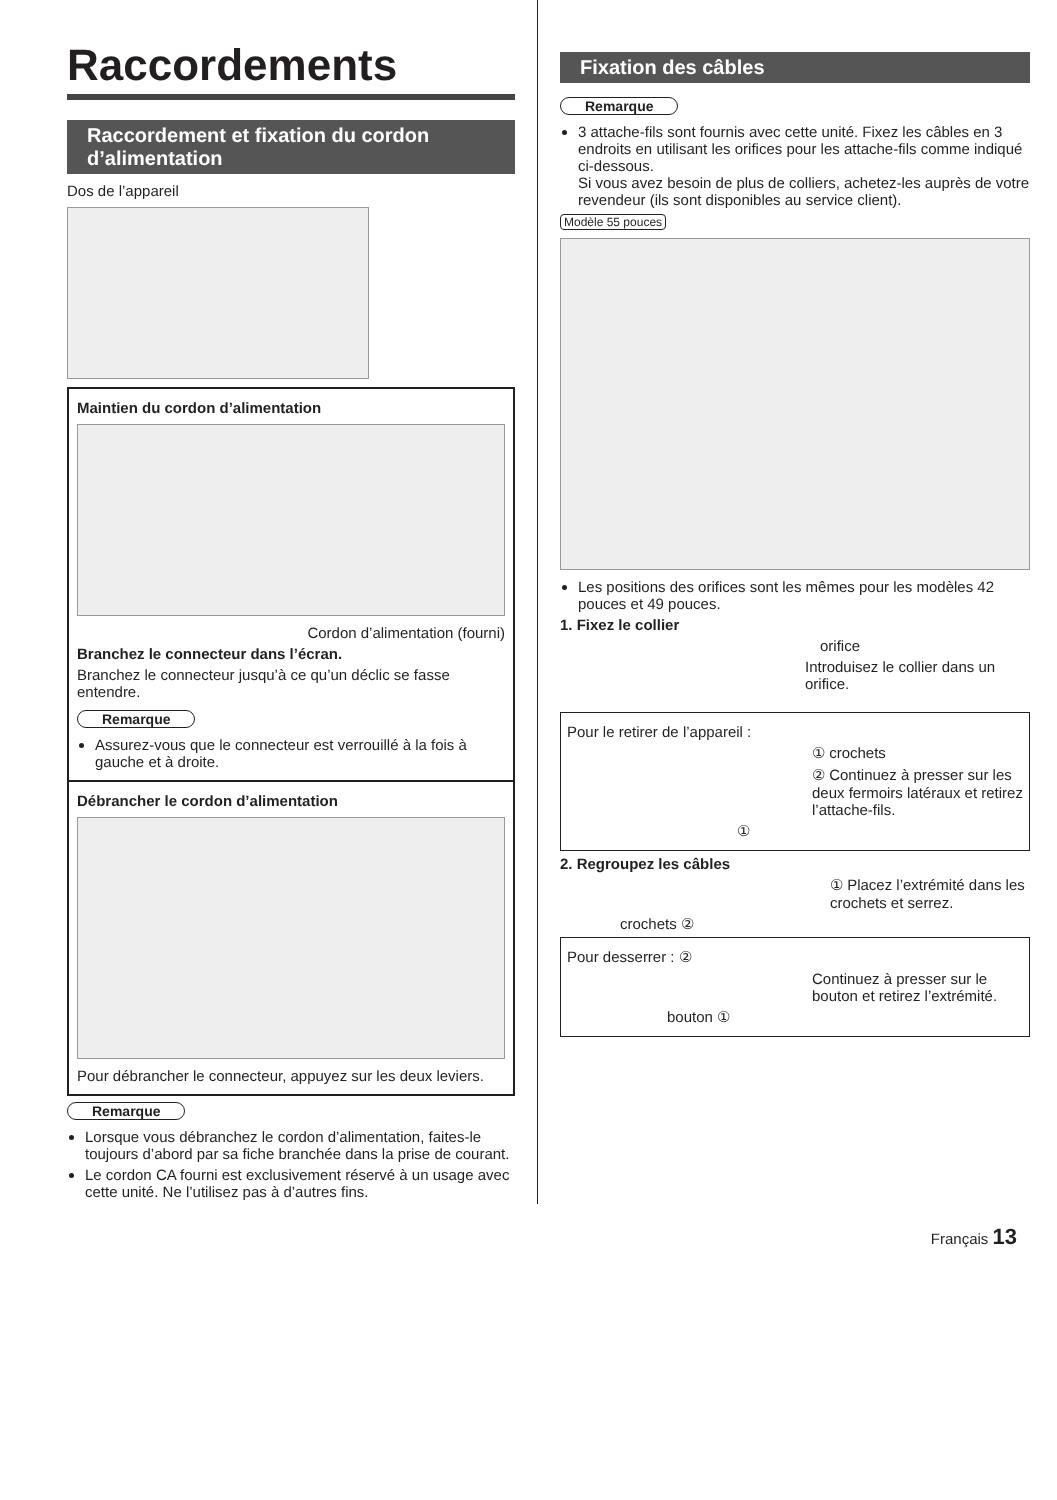Raccordements
Raccordement et fixation du cordon d’alimentation
Dos de l’appareil
Maintien du cordon d’alimentation
Cordon d’alimentation (fourni)
Branchez le connecteur dans l’écran.
Branchez le connecteur jusqu’à ce qu’un déclic se fasse entendre.
Remarque
Assurez-vous que le connecteur est verrouillé à la fois à gauche et à droite.
Débrancher le cordon d’alimentation
Pour débrancher le connecteur, appuyez sur les deux leviers.
Remarque
Lorsque vous débranchez le cordon d’alimentation, faites-le toujours d’abord par sa fiche branchée dans la prise de courant.
Le cordon CA fourni est exclusivement réservé à un usage avec cette unité. Ne l’utilisez pas à d’autres fins.
Fixation des câbles
Remarque
3 attache-fils sont fournis avec cette unité. Fixez les câbles en 3 endroits en utilisant les orifices pour les attache-fils comme indiqué ci-dessous.
Si vous avez besoin de plus de colliers, achetez-les auprès de votre revendeur (ils sont disponibles au service client).
Modèle 55 pouces
Les positions des orifices sont les mêmes pour les modèles 42 pouces et 49 pouces.
1. Fixez le collier
orifice
Introduisez le collier dans un orifice.
Pour le retirer de l’appareil :
① crochets
② Continuez à presser sur les deux fermoirs latéraux et retirez l’attache-fils.
①
2. Regroupez les câbles
① Placez l’extrémité dans les crochets et serrez.
crochets ②
Pour desserrer : ②
Continuez à presser sur le bouton et retirez l’extrémité.
bouton ①
Français 13